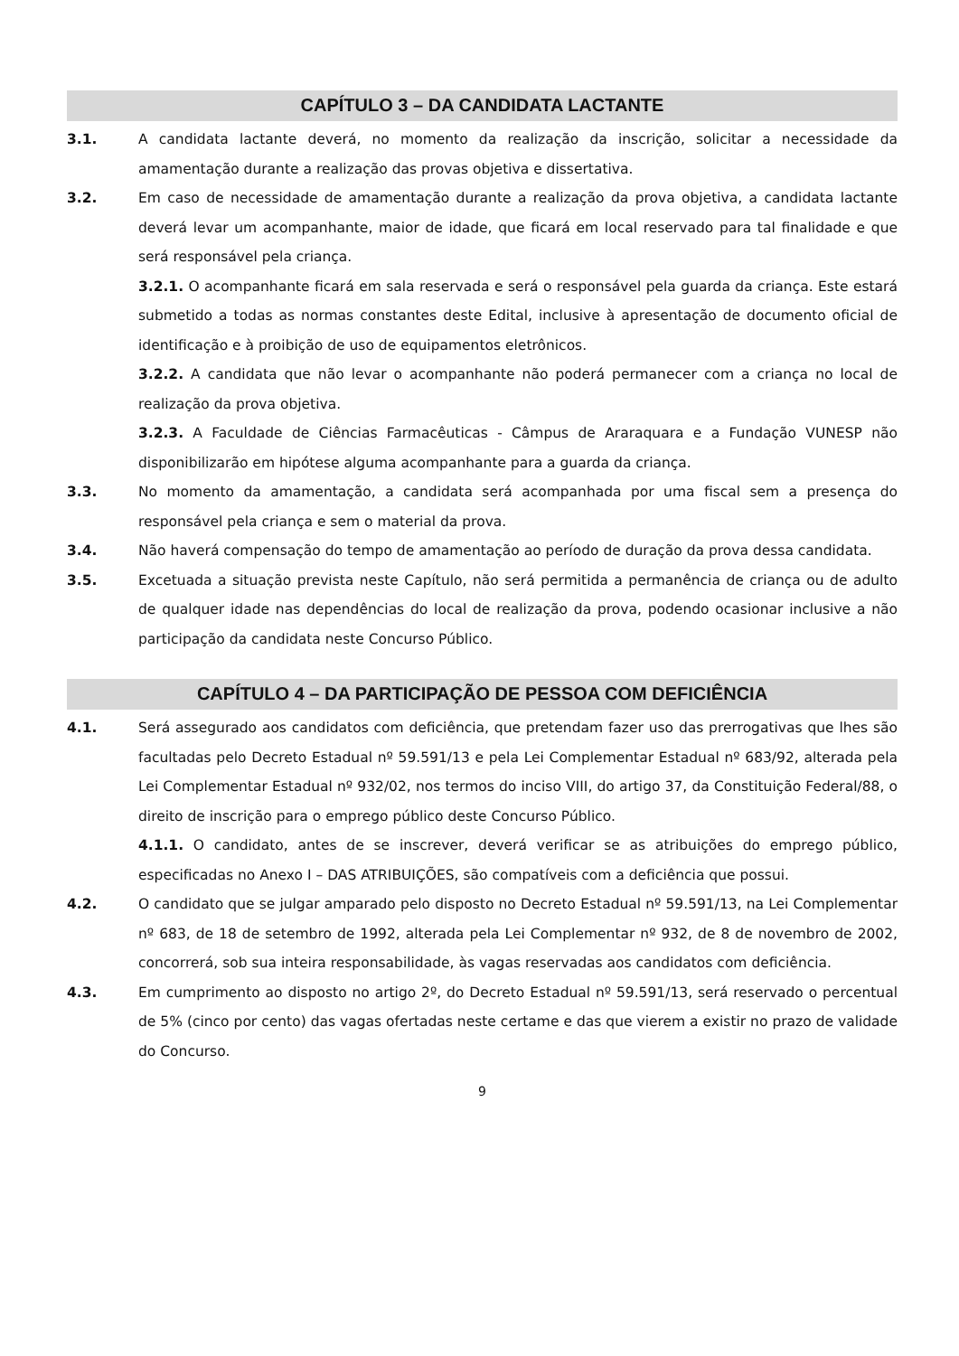CAPÍTULO 3 – DA CANDIDATA LACTANTE
3.1. A candidata lactante deverá, no momento da realização da inscrição, solicitar a necessidade da amamentação durante a realização das provas objetiva e dissertativa.
3.2. Em caso de necessidade de amamentação durante a realização da prova objetiva, a candidata lactante deverá levar um acompanhante, maior de idade, que ficará em local reservado para tal finalidade e que será responsável pela criança.
3.2.1. O acompanhante ficará em sala reservada e será o responsável pela guarda da criança. Este estará submetido a todas as normas constantes deste Edital, inclusive à apresentação de documento oficial de identificação e à proibição de uso de equipamentos eletrônicos.
3.2.2. A candidata que não levar o acompanhante não poderá permanecer com a criança no local de realização da prova objetiva.
3.2.3. A Faculdade de Ciências Farmacêuticas - Câmpus de Araraquara e a Fundação VUNESP não disponibilizarão em hipótese alguma acompanhante para a guarda da criança.
3.3. No momento da amamentação, a candidata será acompanhada por uma fiscal sem a presença do responsável pela criança e sem o material da prova.
3.4. Não haverá compensação do tempo de amamentação ao período de duração da prova dessa candidata.
3.5. Excetuada a situação prevista neste Capítulo, não será permitida a permanência de criança ou de adulto de qualquer idade nas dependências do local de realização da prova, podendo ocasionar inclusive a não participação da candidata neste Concurso Público.
CAPÍTULO 4 – DA PARTICIPAÇÃO DE PESSOA COM DEFICIÊNCIA
4.1. Será assegurado aos candidatos com deficiência, que pretendam fazer uso das prerrogativas que lhes são facultadas pelo Decreto Estadual nº 59.591/13 e pela Lei Complementar Estadual nº 683/92, alterada pela Lei Complementar Estadual nº 932/02, nos termos do inciso VIII, do artigo 37, da Constituição Federal/88, o direito de inscrição para o emprego público deste Concurso Público.
4.1.1. O candidato, antes de se inscrever, deverá verificar se as atribuições do emprego público, especificadas no Anexo I – DAS ATRIBUIÇÕES, são compatíveis com a deficiência que possui.
4.2. O candidato que se julgar amparado pelo disposto no Decreto Estadual nº 59.591/13, na Lei Complementar nº 683, de 18 de setembro de 1992, alterada pela Lei Complementar nº 932, de 8 de novembro de 2002, concorrerá, sob sua inteira responsabilidade, às vagas reservadas aos candidatos com deficiência.
4.3. Em cumprimento ao disposto no artigo 2º, do Decreto Estadual nº 59.591/13, será reservado o percentual de 5% (cinco por cento) das vagas ofertadas neste certame e das que vierem a existir no prazo de validade do Concurso.
9